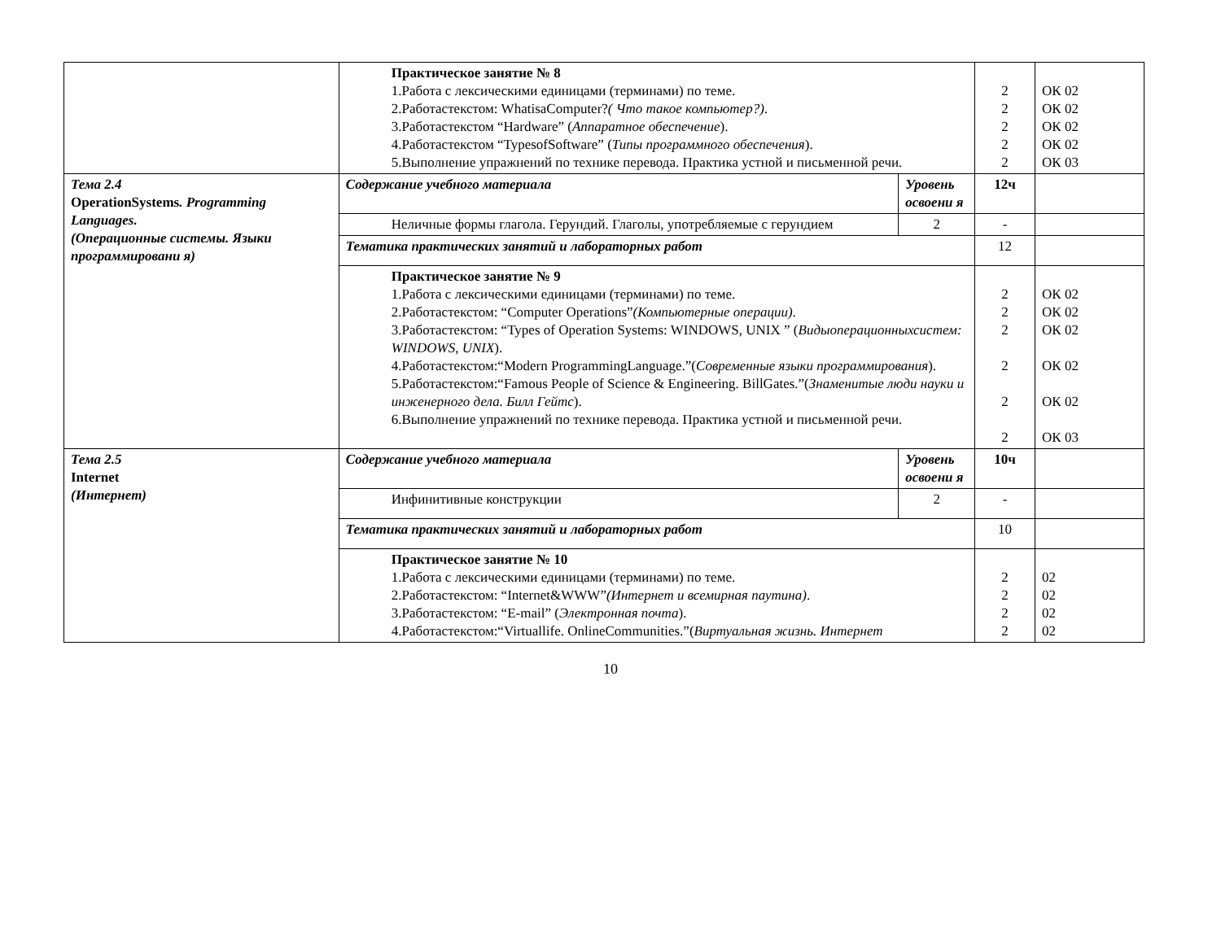| | Практическое занятие № 8 1.Работа с лексическими единицами (терминами) по теме. 2.Работастекстом: WhatisaComputer? ( Что такое компьютер?) . 3.Работастекстом “Hardware” ( Аппаратное обеспечение ). 4.Работастекстом “TypesofSoftware” ( Типы программного обеспечения ). 5.Выполнение упражнений по технике перевода. Практика устной и письменной речи. | | 2 2 2 2 2 | ОК 02 ОК 02 ОК 02 ОК 02 ОК 03 |
| Тема 2.4 OperationSystems . Programming Languages. (Операционные системы. Языки программировани я) | Содержание учебного материала | Уровень освоени я | 12ч | |
| | Неличные формы глагола. Герундий. Глаголы, употребляемые с герундием | 2 | - | |
| | Тематика практических занятий и лабораторных работ | | 12 | |
| | Практическое занятие № 9 1.Работа с лексическими единицами (терминами) по теме. 2.Работастекстом: “Computer Operations” (Компьютерные операции) . 3.Работастекстом: “Types of Operation Systems: WINDOWS, UNIX ” ( Видыоперационныхсистем: WINDOWS, UNIX ). 4.Работастекстом:“Modern ProgrammingLanguage.”( Современные языки программирования ). 5.Работастекстом:“Famous People of Science & Engineering. BillGates.”( Знаменитые люди науки и инженерного дела. Билл Гейтс ). 6.Выполнение упражнений по технике перевода. Практика устной и письменной речи. | | 2 2 2 2 2 2 | ОК 02 ОК 02 ОК 02 ОК 02 ОК 02 ОК 03 |
| Тема 2.5 Internet (Интернет) | Содержание учебного материала | Уровень освоени я | 10ч | |
| | Инфинитивные конструкции | 2 | - | |
| | Тематика практических занятий и лабораторных работ | | 10 | |
| | Практическое занятие № 10 1.Работа с лексическими единицами (терминами) по теме. 2.Работастекстом: “Internet&WWW” (Интернет и всемирная паутина) . 3.Работастекстом: “E-mail” ( Электронная почта ). 4.Работастекстом:“Virtuallife. OnlineCommunities.”( Виртуальная жизнь. Интернет | | 2 2 2 2 | 02 02 02 02 |
10